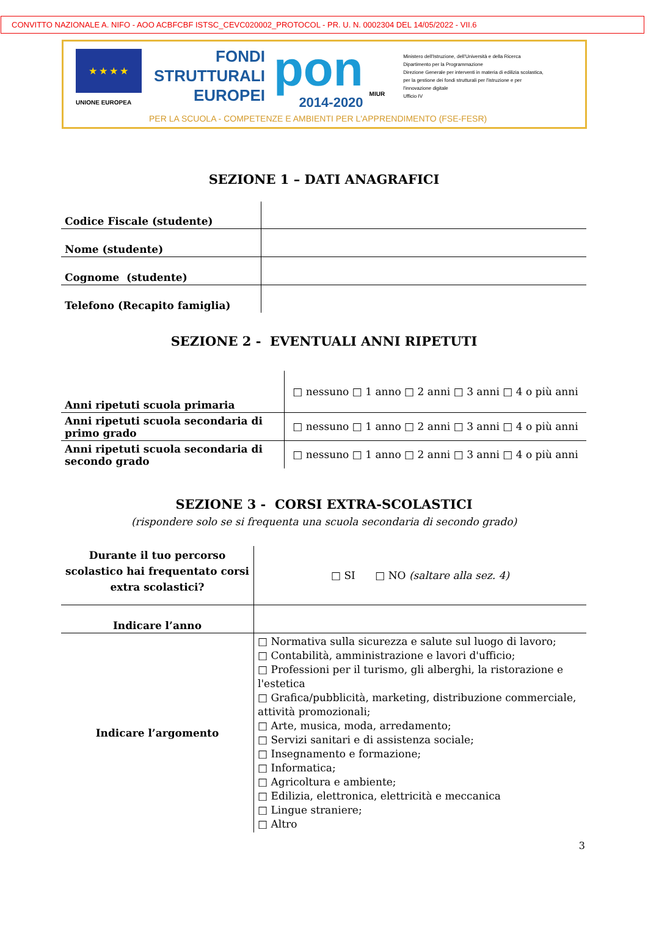CONVITTO NAZIONALE A. NIFO - AOO ACBFCBF ISTSC_CEVC020002_PROTOCOL - PR. U. N. 0002304 DEL 14/05/2022 - VII.6
★ ★ ★ ★
UNIONE EUROPEA
FONDI
STRUTTURALI
EUROPEI
pon
2014-2020
MIUR
Ministero dell'Istruzione, dell'Università e della Ricerca
Dipartimento per la Programmazione
Direzione Generale per interventi in materia di edilizia scolastica, per la gestione dei fondi strutturali per l'istruzione e per l'innovazione digitale
Ufficio IV
PER LA SCUOLA - COMPETENZE E AMBIENTI PER L'APPRENDIMENTO (FSE-FESR)
SEZIONE 1 – DATI ANAGRAFICI
| Codice Fiscale (studente) | |
| Nome (studente) | |
| Cognome (studente) | |
| Telefono (Recapito famiglia) | |
SEZIONE 2 - EVENTUALI ANNI RIPETUTI
| Anni ripetuti scuola primaria | □ nessuno □ 1 anno □ 2 anni □ 3 anni □ 4 o più anni |
| Anni ripetuti scuola secondaria di primo grado | □ nessuno □ 1 anno □ 2 anni □ 3 anni □ 4 o più anni |
| Anni ripetuti scuola secondaria di secondo grado | □ nessuno □ 1 anno □ 2 anni □ 3 anni □ 4 o più anni |
SEZIONE 3 - CORSI EXTRA-SCOLASTICI
(rispondere solo se si frequenta una scuola secondaria di secondo grado)
| Durante il tuo percorso scolastico hai frequentato corsi extra scolastici? | □ SI □ NO (saltare alla sez. 4) |
| Indicare l’anno | |
| Indicare l’argomento | □ Normativa sulla sicurezza e salute sul luogo di lavoro; □ Contabilità, amministrazione e lavori d'ufficio; □ Professioni per il turismo, gli alberghi, la ristorazione e l'estetica □ Grafica/pubblicità, marketing, distribuzione commerciale, attività promozionali; □ Arte, musica, moda, arredamento; □ Servizi sanitari e di assistenza sociale; □ Insegnamento e formazione; □ Informatica; □ Agricoltura e ambiente; □ Edilizia, elettronica, elettricità e meccanica □ Lingue straniere; □ Altro |
3